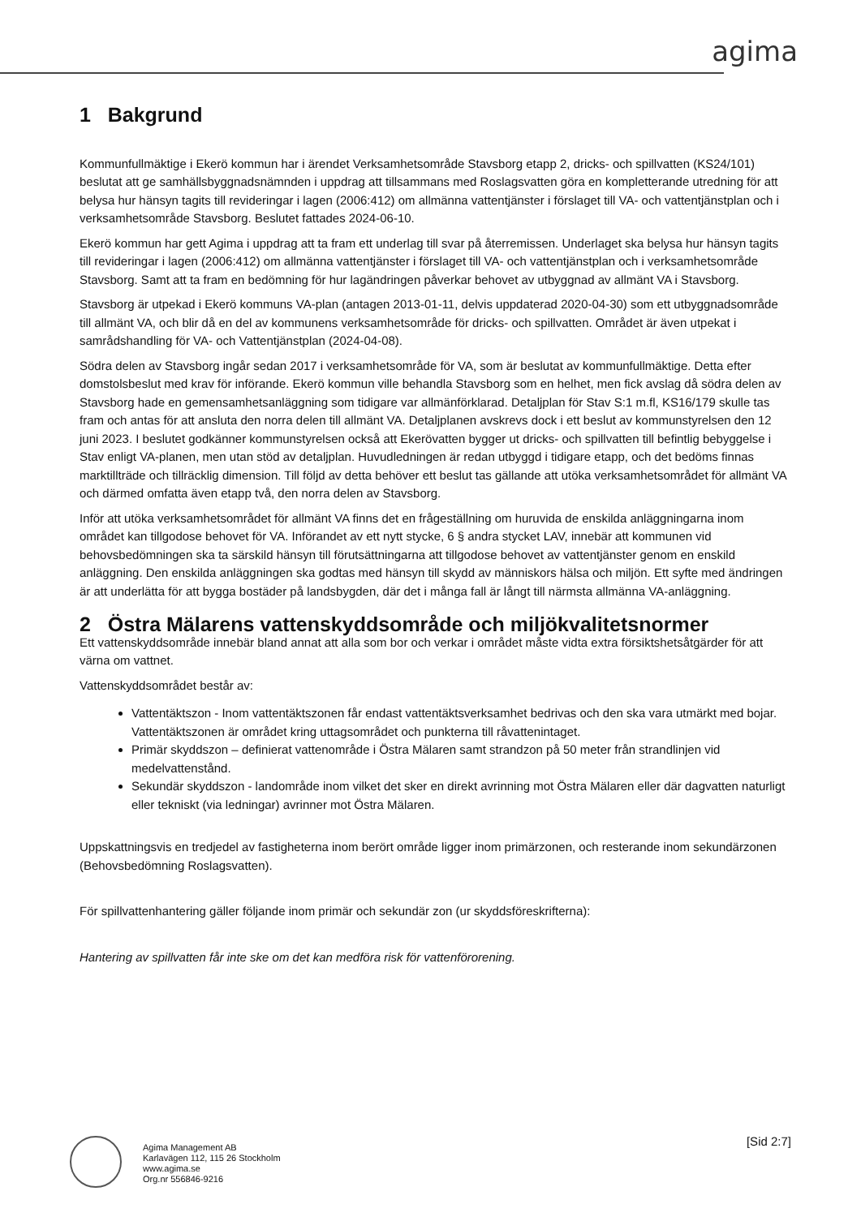agima
1 Bakgrund
Kommunfullmäktige i Ekerö kommun har i ärendet Verksamhetsområde Stavsborg etapp 2, dricks- och spillvatten (KS24/101) beslutat att ge samhällsbyggnadsnämnden i uppdrag att tillsammans med Roslagsvatten göra en kompletterande utredning för att belysa hur hänsyn tagits till revideringar i lagen (2006:412) om allmänna vattentjänster i förslaget till VA- och vattentjänstplan och i verksamhetsområde Stavsborg. Beslutet fattades 2024-06-10.
Ekerö kommun har gett Agima i uppdrag att ta fram ett underlag till svar på återremissen. Underlaget ska belysa hur hänsyn tagits till revideringar i lagen (2006:412) om allmänna vattentjänster i förslaget till VA- och vattentjänstplan och i verksamhetsområde Stavsborg. Samt att ta fram en bedömning för hur lagändringen påverkar behovet av utbyggnad av allmänt VA i Stavsborg.
Stavsborg är utpekad i Ekerö kommuns VA-plan (antagen 2013-01-11, delvis uppdaterad 2020-04-30) som ett utbyggnadsområde till allmänt VA, och blir då en del av kommunens verksamhetsområde för dricks- och spillvatten. Området är även utpekat i samrådshandling för VA- och Vattentjänstplan (2024-04-08).
Södra delen av Stavsborg ingår sedan 2017 i verksamhetsområde för VA, som är beslutat av kommunfullmäktige. Detta efter domstolsbeslut med krav för införande. Ekerö kommun ville behandla Stavsborg som en helhet, men fick avslag då södra delen av Stavsborg hade en gemensamhetsanläggning som tidigare var allmänförklarad. Detaljplan för Stav S:1 m.fl, KS16/179 skulle tas fram och antas för att ansluta den norra delen till allmänt VA. Detaljplanen avskrevs dock i ett beslut av kommunstyrelsen den 12 juni 2023. I beslutet godkänner kommunstyrelsen också att Ekerövatten bygger ut dricks- och spillvatten till befintlig bebyggelse i Stav enligt VA-planen, men utan stöd av detaljplan. Huvudledningen är redan utbyggd i tidigare etapp, och det bedöms finnas marktillträde och tillräcklig dimension. Till följd av detta behöver ett beslut tas gällande att utöka verksamhetsområdet för allmänt VA och därmed omfatta även etapp två, den norra delen av Stavsborg.
Inför att utöka verksamhetsområdet för allmänt VA finns det en frågeställning om huruvida de enskilda anläggningarna inom området kan tillgodose behovet för VA. Införandet av ett nytt stycke, 6 § andra stycket LAV, innebär att kommunen vid behovsbedömningen ska ta särskild hänsyn till förutsättningarna att tillgodose behovet av vattentjänster genom en enskild anläggning. Den enskilda anläggningen ska godtas med hänsyn till skydd av människors hälsa och miljön. Ett syfte med ändringen är att underlätta för att bygga bostäder på landsbygden, där det i många fall är långt till närmsta allmänna VA-anläggning.
2 Östra Mälarens vattenskyddsområde och miljökvalitetsnormer
Ett vattenskyddsområde innebär bland annat att alla som bor och verkar i området måste vidta extra försiktshetsåtgärder för att värna om vattnet.
Vattenskyddsområdet består av:
Vattentäktszon - Inom vattentäktszonen får endast vattentäktsverksamhet bedrivas och den ska vara utmärkt med bojar. Vattentäktszonen är området kring uttagsområdet och punkterna till råvattenintaget.
Primär skyddszon – definierat vattenområde i Östra Mälaren samt strandzon på 50 meter från strandlinjen vid medelvattenstånd.
Sekundär skyddszon - landområde inom vilket det sker en direkt avrinning mot Östra Mälaren eller där dagvatten naturligt eller tekniskt (via ledningar) avrinner mot Östra Mälaren.
Uppskattningsvis en tredjedel av fastigheterna inom berört område ligger inom primärzonen, och resterande inom sekundärzonen (Behovsbedömning Roslagsvatten).
För spillvattenhantering gäller följande inom primär och sekundär zon (ur skyddsföreskrifterna):
Hantering av spillvatten får inte ske om det kan medföra risk för vattenförorening.
Agima Management AB
Karlavägen 112, 115 26 Stockholm
www.agima.se
Org.nr 556846-9216
[Sid 2:7]